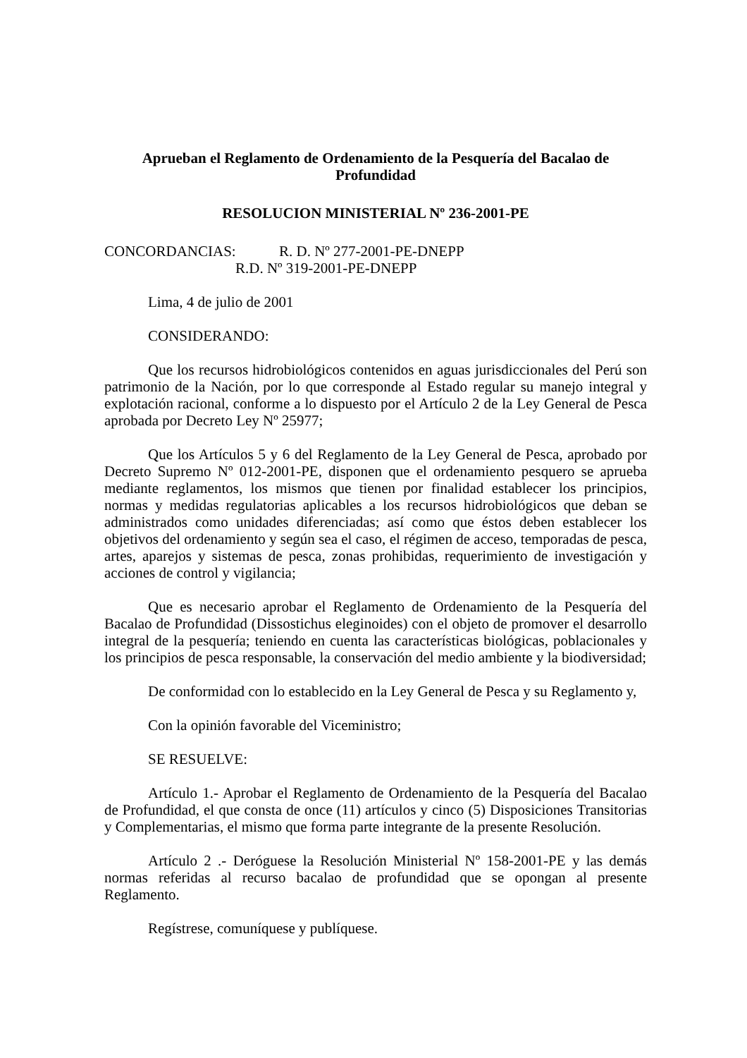Aprueban el Reglamento de Ordenamiento de la Pesquería del Bacalao de Profundidad
RESOLUCION MINISTERIAL Nº 236-2001-PE
CONCORDANCIAS: R. D. Nº 277-2001-PE-DNEPP
R.D. Nº 319-2001-PE-DNEPP
Lima, 4 de julio de 2001
CONSIDERANDO:
Que los recursos hidrobiológicos contenidos en aguas jurisdiccionales del Perú son patrimonio de la Nación, por lo que corresponde al Estado regular su manejo integral y explotación racional, conforme a lo dispuesto por el Artículo 2 de la Ley General de Pesca aprobada por Decreto Ley Nº 25977;
Que los Artículos 5 y 6 del Reglamento de la Ley General de Pesca, aprobado por Decreto Supremo Nº 012-2001-PE, disponen que el ordenamiento pesquero se aprueba mediante reglamentos, los mismos que tienen por finalidad establecer los principios, normas y medidas regulatorias aplicables a los recursos hidrobiológicos que deban se administrados como unidades diferenciadas; así como que éstos deben establecer los objetivos del ordenamiento y según sea el caso, el régimen de acceso, temporadas de pesca, artes, aparejos y sistemas de pesca, zonas prohibidas, requerimiento de investigación y acciones de control y vigilancia;
Que es necesario aprobar el Reglamento de Ordenamiento de la Pesquería del Bacalao de Profundidad (Dissostichus eleginoides) con el objeto de promover el desarrollo integral de la pesquería; teniendo en cuenta las características biológicas, poblacionales y los principios de pesca responsable, la conservación del medio ambiente y la biodiversidad;
De conformidad con lo establecido en la Ley General de Pesca y su Reglamento y,
Con la opinión favorable del Viceministro;
SE RESUELVE:
Artículo 1.- Aprobar el Reglamento de Ordenamiento de la Pesquería del Bacalao de Profundidad, el que consta de once (11) artículos y cinco (5) Disposiciones Transitorias y Complementarias, el mismo que forma parte integrante de la presente Resolución.
Artículo 2 .- Deróguese la Resolución Ministerial Nº 158-2001-PE y las demás normas referidas al recurso bacalao de profundidad que se opongan al presente Reglamento.
Regístrese, comuníquese y publíquese.